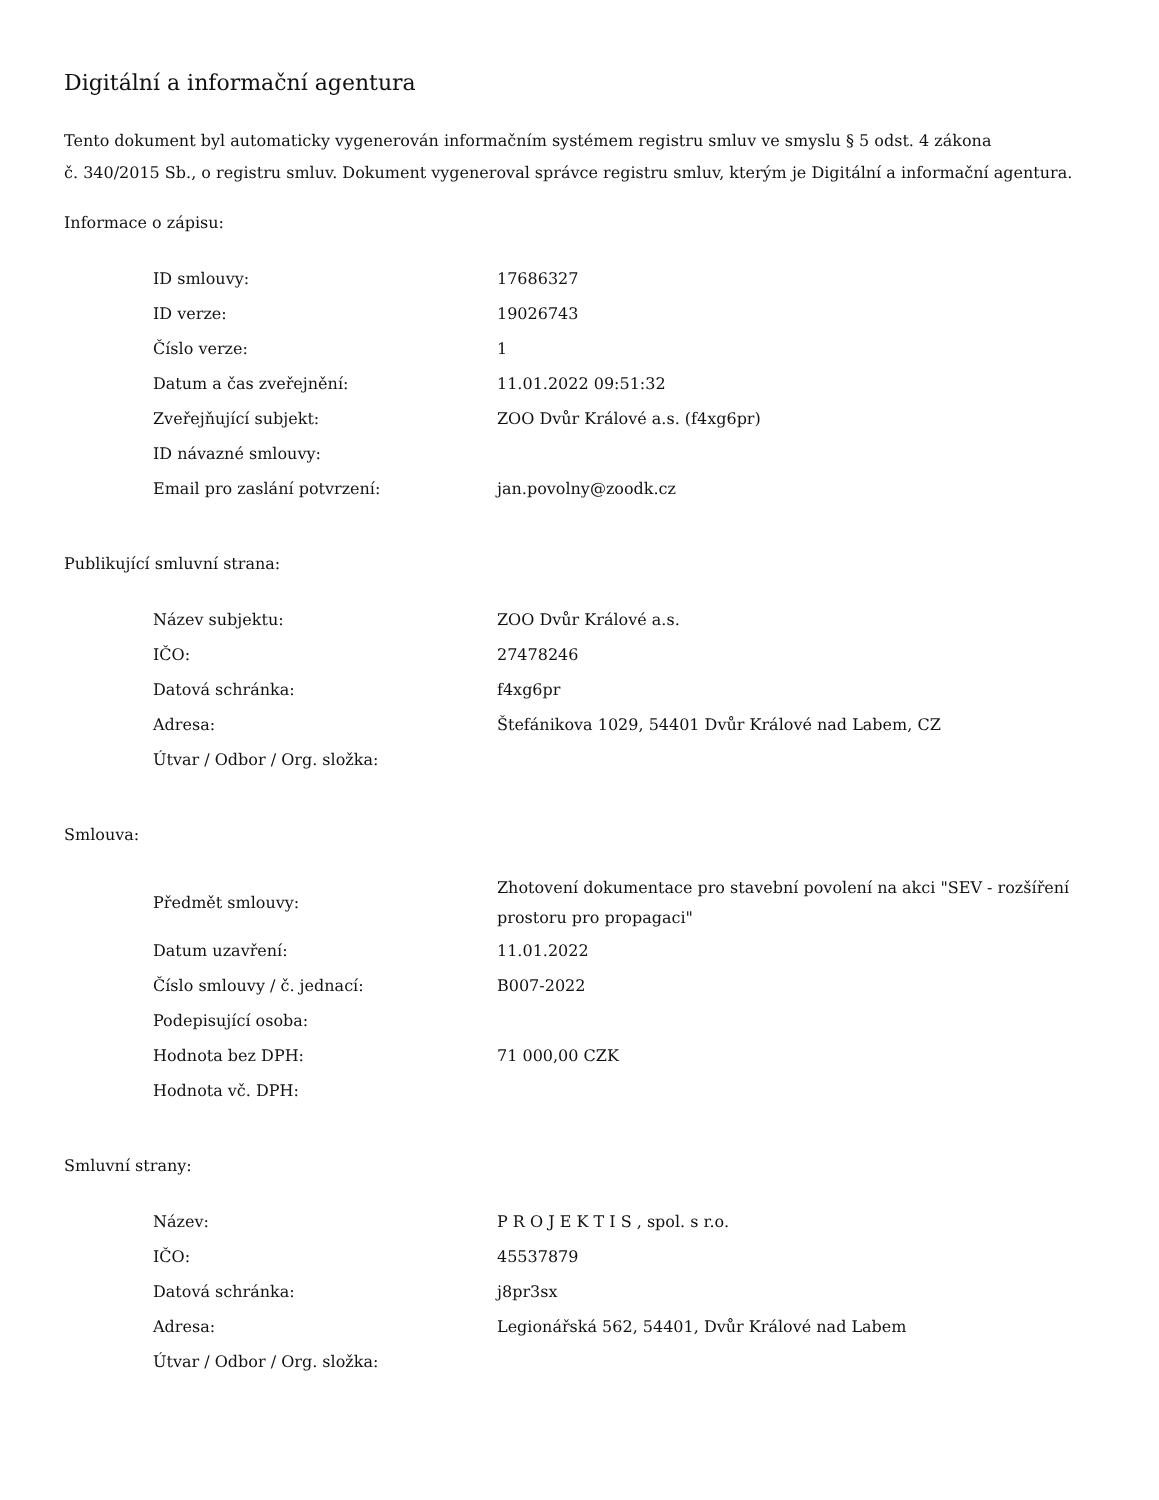Digitální a informační agentura
Tento dokument byl automaticky vygenerován informačním systémem registru smluv ve smyslu § 5 odst. 4 zákona
č. 340/2015 Sb., o registru smluv. Dokument vygeneroval správce registru smluv, kterým je Digitální a informační agentura.
Informace o zápisu:
| ID smlouvy: | 17686327 |
| ID verze: | 19026743 |
| Číslo verze: | 1 |
| Datum a čas zveřejnění: | 11.01.2022 09:51:32 |
| Zveřejňující subjekt: | ZOO Dvůr Králové a.s. (f4xg6pr) |
| ID návazné smlouvy: | |
| Email pro zaslání potvrzení: | jan.povolny@zoodk.cz |
Publikující smluvní strana:
| Název subjektu: | ZOO Dvůr Králové a.s. |
| IČO: | 27478246 |
| Datová schránka: | f4xg6pr |
| Adresa: | Štefánikova 1029, 54401 Dvůr Králové nad Labem, CZ |
| Útvar / Odbor / Org. složka: | |
Smlouva:
| Předmět smlouvy: | Zhotovení dokumentace pro stavební povolení na akci "SEV - rozšíření prostoru pro propagaci" |
| Datum uzavření: | 11.01.2022 |
| Číslo smlouvy / č. jednací: | B007-2022 |
| Podepisující osoba: | |
| Hodnota bez DPH: | 71 000,00 CZK |
| Hodnota vč. DPH: | |
Smluvní strany:
| Název: | P R O J E K T I S , spol. s r.o. |
| IČO: | 45537879 |
| Datová schránka: | j8pr3sx |
| Adresa: | Legionářská 562, 54401, Dvůr Králové nad Labem |
| Útvar / Odbor / Org. složka: | |